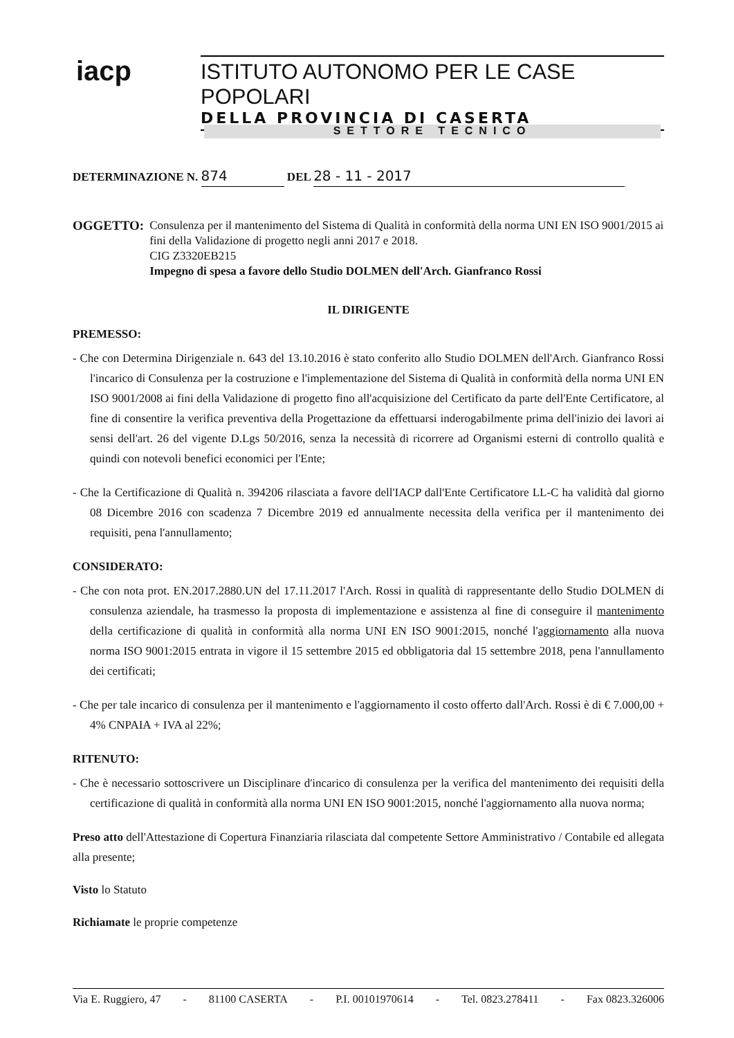iacp
ISTITUTO AUTONOMO PER LE CASE POPOLARI
DELLA PROVINCIA DI CASERTA
SETTORE TECNICO
DETERMINAZIONE N. 874 DEL 28 - 11 - 2017
OGGETTO: Consulenza per il mantenimento del Sistema di Qualità in conformità della norma UNI EN ISO 9001/2015 ai fini della Validazione di progetto negli anni 2017 e 2018.
CIG Z3320EB215
Impegno di spesa a favore dello Studio DOLMEN dell'Arch. Gianfranco Rossi
IL DIRIGENTE
PREMESSO:
- Che con Determina Dirigenziale n. 643 del 13.10.2016 è stato conferito allo Studio DOLMEN dell'Arch. Gianfranco Rossi l'incarico di Consulenza per la costruzione e l'implementazione del Sistema di Qualità in conformità della norma UNI EN ISO 9001/2008 ai fini della Validazione di progetto fino all'acquisizione del Certificato da parte dell'Ente Certificatore, al fine di consentire la verifica preventiva della Progettazione da effettuarsi inderogabilmente prima dell'inizio dei lavori ai sensi dell'art. 26 del vigente D.Lgs 50/2016, senza la necessità di ricorrere ad Organismi esterni di controllo qualità e quindi con notevoli benefici economici per l'Ente;
- Che la Certificazione di Qualità n. 394206 rilasciata a favore dell'IACP dall'Ente Certificatore LL-C ha validità dal giorno 08 Dicembre 2016 con scadenza 7 Dicembre 2019 ed annualmente necessita della verifica per il mantenimento dei requisiti, pena l'annullamento;
CONSIDERATO:
- Che con nota prot. EN.2017.2880.UN del 17.11.2017 l'Arch. Rossi in qualità di rappresentante dello Studio DOLMEN di consulenza aziendale, ha trasmesso la proposta di implementazione e assistenza al fine di conseguire il mantenimento della certificazione di qualità in conformità alla norma UNI EN ISO 9001:2015, nonché l'aggiornamento alla nuova norma ISO 9001:2015 entrata in vigore il 15 settembre 2015 ed obbligatoria dal 15 settembre 2018, pena l'annullamento dei certificati;
- Che per tale incarico di consulenza per il mantenimento e l'aggiornamento il costo offerto dall'Arch. Rossi è di € 7.000,00 + 4% CNPAIA + IVA al 22%;
RITENUTO:
- Che è necessario sottoscrivere un Disciplinare d'incarico di consulenza per la verifica del mantenimento dei requisiti della certificazione di qualità in conformità alla norma UNI EN ISO 9001:2015, nonché l'aggiornamento alla nuova norma;
Preso atto dell'Attestazione di Copertura Finanziaria rilasciata dal competente Settore Amministrativo / Contabile ed allegata alla presente;
Visto lo Statuto
Richiamate le proprie competenze
Via E. Ruggiero, 47 - 81100 CASERTA - P.I. 00101970614 - Tel. 0823.278411 - Fax 0823.326006